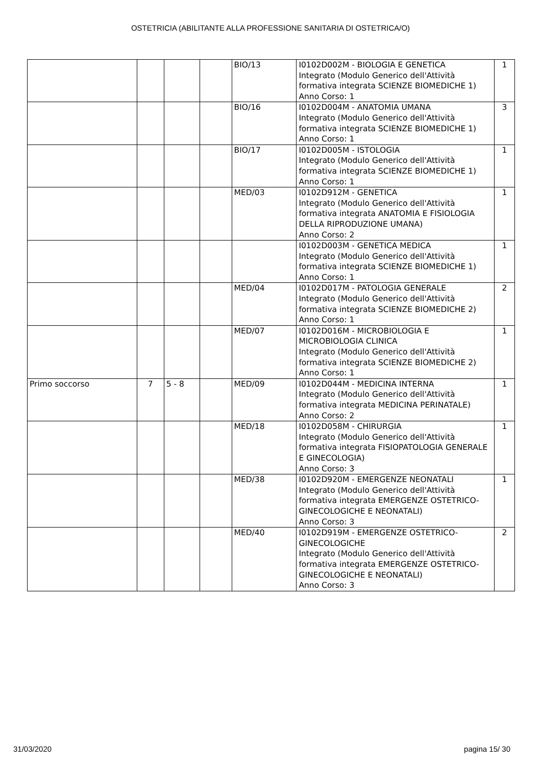OSTETRICIA (ABILITANTE ALLA PROFESSIONE SANITARIA DI OSTETRICA/O)
| | | | | BIO/13 | I0102D002M - BIOLOGIA E GENETICA Integrato (Modulo Generico dell'Attività formativa integrata SCIENZE BIOMEDICHE 1) Anno Corso: 1 | 1 |
| | | | | BIO/16 | I0102D004M - ANATOMIA UMANA Integrato (Modulo Generico dell'Attività formativa integrata SCIENZE BIOMEDICHE 1) Anno Corso: 1 | 3 |
| | | | | BIO/17 | I0102D005M - ISTOLOGIA Integrato (Modulo Generico dell'Attività formativa integrata SCIENZE BIOMEDICHE 1) Anno Corso: 1 | 1 |
| | | | | MED/03 | I0102D912M - GENETICA Integrato (Modulo Generico dell'Attività formativa integrata ANATOMIA E FISIOLOGIA DELLA RIPRODUZIONE UMANA) Anno Corso: 2 | 1 |
| | | | | | I0102D003M - GENETICA MEDICA Integrato (Modulo Generico dell'Attività formativa integrata SCIENZE BIOMEDICHE 1) Anno Corso: 1 | 1 |
| | | | | MED/04 | I0102D017M - PATOLOGIA GENERALE Integrato (Modulo Generico dell'Attività formativa integrata SCIENZE BIOMEDICHE 2) Anno Corso: 1 | 2 |
| | | | | MED/07 | I0102D016M - MICROBIOLOGIA E MICROBIOLOGIA CLINICA Integrato (Modulo Generico dell'Attività formativa integrata SCIENZE BIOMEDICHE 2) Anno Corso: 1 | 1 |
| Primo soccorso | 7 | 5 - 8 | | MED/09 | I0102D044M - MEDICINA INTERNA Integrato (Modulo Generico dell'Attività formativa integrata MEDICINA PERINATALE) Anno Corso: 2 | 1 |
| | | | | MED/18 | I0102D058M - CHIRURGIA Integrato (Modulo Generico dell'Attività formativa integrata FISIOPATOLOGIA GENERALE E GINECOLOGIA) Anno Corso: 3 | 1 |
| | | | | MED/38 | I0102D920M - EMERGENZE NEONATALI Integrato (Modulo Generico dell'Attività formativa integrata EMERGENZE OSTETRICO-GINECOLOGICHE E NEONATALI) Anno Corso: 3 | 1 |
| | | | | MED/40 | I0102D919M - EMERGENZE OSTETRICO-GINECOLOGICHE Integrato (Modulo Generico dell'Attività formativa integrata EMERGENZE OSTETRICO-GINECOLOGICHE E NEONATALI) Anno Corso: 3 | 2 |
31/03/2020 pagina 15/ 30